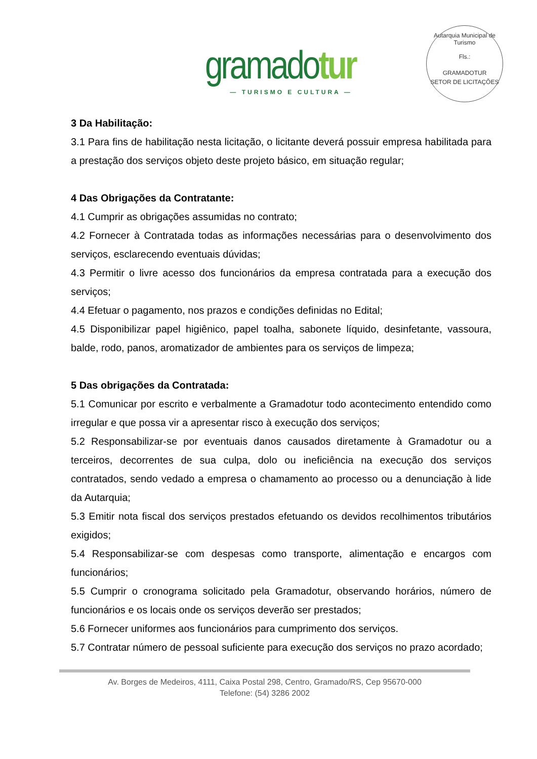gramadotur
— TURISMO E CULTURA —
Autarquia Municipal de Turismo
Fls.:
GRAMADOTUR
SETOR DE LICITAÇÕES
3 Da Habilitação:
3.1 Para fins de habilitação nesta licitação, o licitante deverá possuir empresa habilitada para a prestação dos serviços objeto deste projeto básico, em situação regular;
4 Das Obrigações da Contratante:
4.1 Cumprir as obrigações assumidas no contrato;
4.2 Fornecer à Contratada todas as informações necessárias para o desenvolvimento dos serviços, esclarecendo eventuais dúvidas;
4.3 Permitir o livre acesso dos funcionários da empresa contratada para a execução dos serviços;
4.4 Efetuar o pagamento, nos prazos e condições definidas no Edital;
4.5 Disponibilizar papel higiênico, papel toalha, sabonete líquido, desinfetante, vassoura, balde, rodo, panos, aromatizador de ambientes para os serviços de limpeza;
5 Das obrigações da Contratada:
5.1 Comunicar por escrito e verbalmente a Gramadotur todo acontecimento entendido como irregular e que possa vir a apresentar risco à execução dos serviços;
5.2 Responsabilizar-se por eventuais danos causados diretamente à Gramadotur ou a terceiros, decorrentes de sua culpa, dolo ou ineficiência na execução dos serviços contratados, sendo vedado a empresa o chamamento ao processo ou a denunciação à lide da Autarquia;
5.3 Emitir nota fiscal dos serviços prestados efetuando os devidos recolhimentos tributários exigidos;
5.4 Responsabilizar-se com despesas como transporte, alimentação e encargos com funcionários;
5.5 Cumprir o cronograma solicitado pela Gramadotur, observando horários, número de funcionários e os locais onde os serviços deverão ser prestados;
5.6 Fornecer uniformes aos funcionários para cumprimento dos serviços.
5.7 Contratar número de pessoal suficiente para execução dos serviços no prazo acordado;
Av. Borges de Medeiros, 4111, Caixa Postal 298, Centro, Gramado/RS, Cep 95670-000
Telefone: (54) 3286 2002